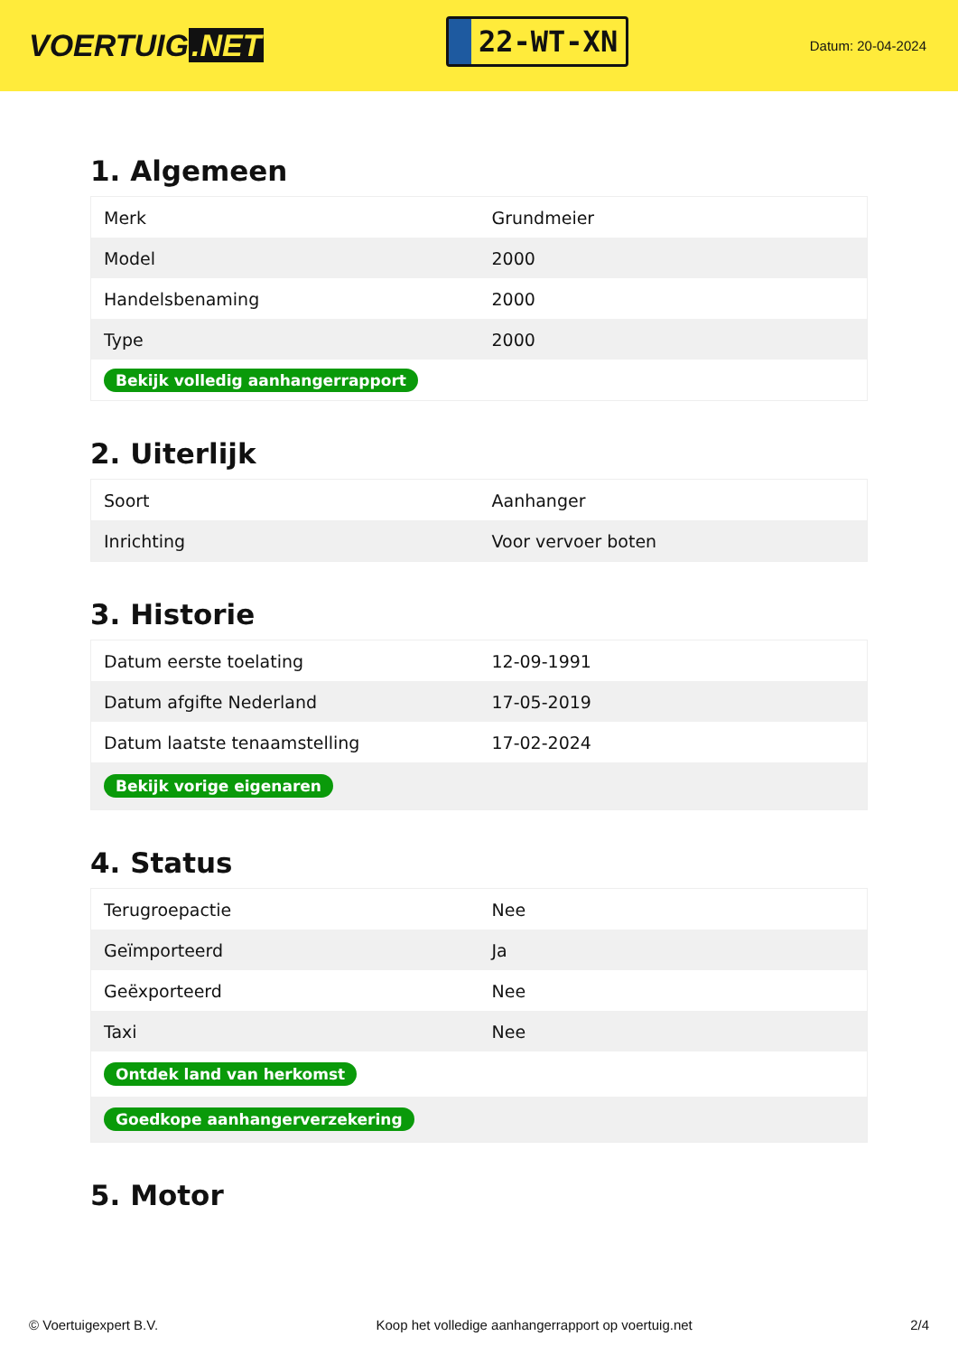VOERTUIG.NET
22-WT-XN
Datum: 20-04-2024
1. Algemeen
| Merk | Grundmeier |
| Model | 2000 |
| Handelsbenaming | 2000 |
| Type | 2000 |
| Bekijk volledig aanhangerrapport | |
2. Uiterlijk
| Soort | Aanhanger |
| Inrichting | Voor vervoer boten |
3. Historie
| Datum eerste toelating | 12-09-1991 |
| Datum afgifte Nederland | 17-05-2019 |
| Datum laatste tenaamstelling | 17-02-2024 |
| Bekijk vorige eigenaren | |
4. Status
| Terugroepactie | Nee |
| Geïmporteerd | Ja |
| Geëxporteerd | Nee |
| Taxi | Nee |
| Ontdek land van herkomst | |
| Goedkope aanhangerverzekering | |
5. Motor
© Voertuigexpert B.V. Koop het volledige aanhangerrapport op voertuig.net 2/4